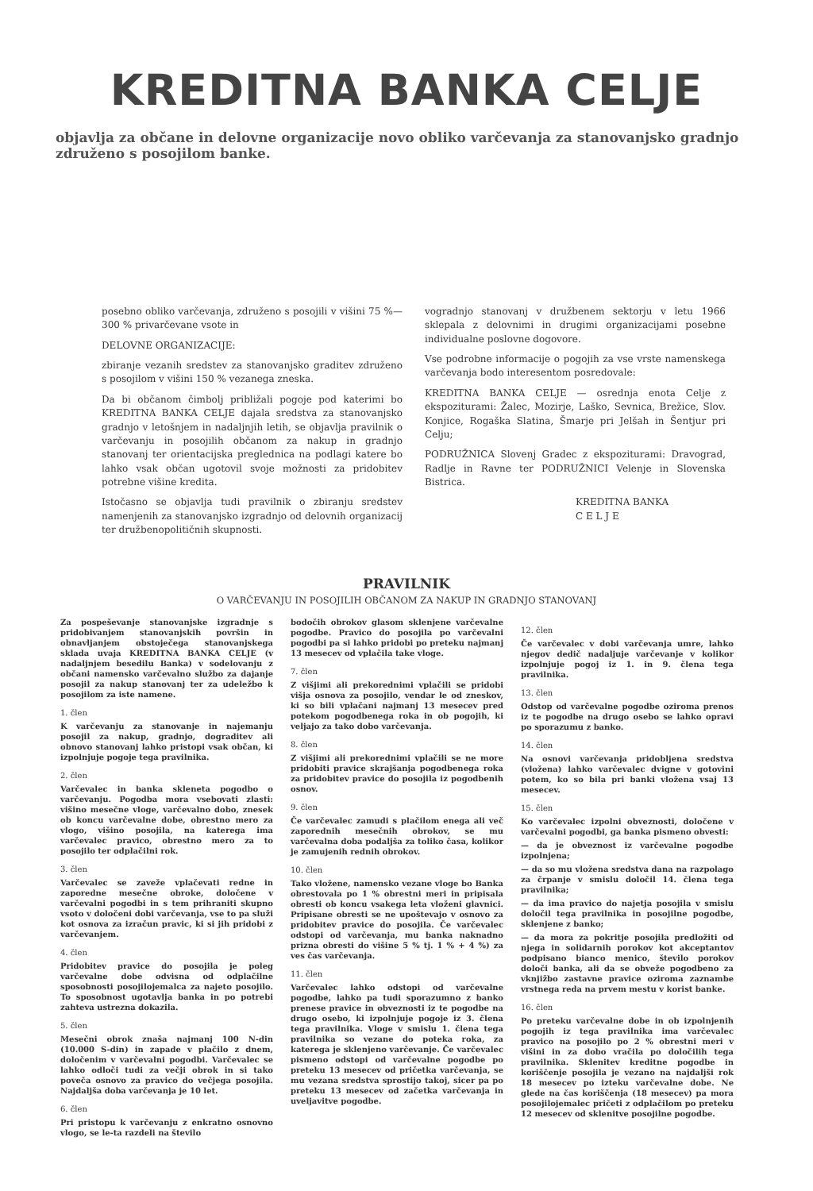KREDITNA BANKA CELJE
objavlja za občane in delovne organizacije novo obliko varčevanja za stanovanjsko gradnjo združeno s posojilom banke.
posebno obliko varčevanja, združeno s posojili v višini 75 %—300 % privarčevane vsote in
DELOVNE ORGANIZACIJE:
zbiranje vezanih sredstev za stanovanjsko graditev združeno s posojilom v višini 150 % vezanega zneska.
Da bi občanom čimbolj približali pogoje pod katerimi bo KREDITNA BANKA CELJE dajala sredstva za stanovanjsko gradnjo v letošnjem in nadaljnjih letih, se objavlja pravilnik o varčevanju in posojilih občanom za nakup in gradnjo stanovanj ter orientacijska preglednica na podlagi katere bo lahko vsak občan ugotovil svoje možnosti za pridobitev potrebne višine kredita.
Istočasno se objavlja tudi pravilnik o zbiranju sredstev namenjenih za stanovanjsko izgradnjo od delovnih organizacij ter družbenopolitičnih skupnosti.
vogradnjo stanovanj v družbenem sektorju v letu 1966 sklepala z delovnimi in drugimi organizacijami posebne individualne poslovne dogovore.
Vse podrobne informacije o pogojih za vse vrste namenskega varčevanja bodo interesentom posredovale:
KREDITNA BANKA CELJE — osrednja enota Celje z ekspoziturami: Žalec, Mozirje, Laško, Sevnica, Brežice, Slov. Konjice, Rogaška Slatina, Šmarje pri Jelšah in Šentjur pri Celju;
PODRUŽNICA Slovenj Gradec z ekspoziturami: Dravograd, Radlje in Ravne ter PODRUŽNICI Velenje in Slovenska Bistrica.
KREDITNA BANKA
C E L J E
PRAVILNIK
O VARČEVANJU IN POSOJILIH OBČANOM ZA NAKUP IN GRADNJO STANOVANJ
Za pospeševanje stanovanjske izgradnje s pridobivanjem stanovanjskih površin in obnavljanjem obstoječega stanovanjskega sklada uvaja KREDITNA BANKA CELJE (v nadaljnjem besedilu Banka) v sodelovanju z občani namensko varčevalno službo za dajanje posojil za nakup stanovanj ter za udeležbo k posojilom za iste namene.
1. člen
K varčevanju za stanovanje in najemanju posojil za nakup, gradnjo, dograditev ali obnovo stanovanj lahko pristopi vsak občan, ki izpolnjuje pogoje tega pravilnika.
2. člen
Varčevalec in banka skleneta pogodbo o varčevanju. Pogodba mora vsebovati zlasti: višino mesečne vloge, varčevalno dobo, znesek ob koncu varčevalne dobe, obrestno mero za vlogo, višino posojila, na katerega ima varčevalec pravico, obrestno mero za to posojilo ter odplačilni rok.
3. člen
Varčevalec se zaveže vplačevati redne in zaporedne mesečne obroke, določene v varčevalni pogodbi in s tem prihraniti skupno vsoto v določeni dobi varčevanja, vse to pa služi kot osnova za izračun pravic, ki si jih pridobi z varčevanjem.
4. člen
Pridobitev pravice do posojila je poleg varčevalne dobe odvisna od odplačilne sposobnosti posojilojemalca za najeto posojilo. To sposobnost ugotavlja banka in po potrebi zahteva ustrezna dokazila.
5. člen
Mesečni obrok znaša najmanj 100 N-din (10.000 S-din) in zapade v plačilo z dnem, določenim v varčevalni pogodbi. Varčevalec se lahko odloči tudi za večji obrok in si tako poveča osnovo za pravico do večjega posojila. Najdaljša doba varčevanja je 10 let.
6. člen
Pri pristopu k varčevanju z enkratno osnovno vlogo, se le-ta razdeli na število
bodočih obrokov glasom sklenjene varčevalne pogodbe. Pravico do posojila po varčevalni pogodbi pa si lahko pridobi po preteku najmanj 13 mesecev od vplačila take vloge.
7. člen
Z višjimi ali prekorednimi vplačili se pridobi višja osnova za posojilo, vendar le od zneskov, ki so bili vplačani najmanj 13 mesecev pred potekom pogodbenega roka in ob pogojih, ki veljajo za tako dobo varčevanja.
8. člen
Z višjimi ali prekorednimi vplačili se ne more pridobiti pravice skrajšanja pogodbenega roka za pridobitev pravice do posojila iz pogodbenih osnov.
9. člen
Če varčevalec zamudi s plačilom enega ali več zaporednih mesečnih obrokov, se mu varčevalna doba podaljša za toliko časa, kolikor je zamujenih rednih obrokov.
10. člen
Tako vložene, namensko vezane vloge bo Banka obrestovala po 1 % obrestni meri in pripisala obresti ob koncu vsakega leta vloženi glavnici. Pripisane obresti se ne upoštevajo v osnovo za pridobitev pravice do posojila. Če varčevalec odstopi od varčevanja, mu banka naknadno prizna obresti do višine 5 % tj. 1 % + 4 %) za ves čas varčevanja.
11. člen
Varčevalec lahko odstopi od varčevalne pogodbe, lahko pa tudi sporazumno z banko prenese pravice in obveznosti iz te pogodbe na drugo osebo, ki izpolnjuje pogoje iz 3. člena tega pravilnika. Vloge v smislu 1. člena tega pravilnika so vezane do poteka roka, za katerega je sklenjeno varčevanje. Če varčevalec pismeno odstopi od varčevalne pogodbe po preteku 13 mesecev od pričetka varčevanja, se mu vezana sredstva sprostijo takoj, sicer pa po preteku 13 mesecev od začetka varčevanja in uveljavitve pogodbe.
12. člen
Če varčevalec v dobi varčevanja umre, lahko njegov dedič nadaljuje varčevanje v kolikor izpolnjuje pogoj iz 1. in 9. člena tega pravilnika.
13. člen
Odstop od varčevalne pogodbe oziroma prenos iz te pogodbe na drugo osebo se lahko opravi po sporazumu z banko.
14. člen
Na osnovi varčevanja pridobljena sredstva (vložena) lahko varčevalec dvigne v gotovini potem, ko so bila pri banki vložena vsaj 13 mesecev.
15. člen
Ko varčevalec izpolni obveznosti, določene v varčevalni pogodbi, ga banka pismeno obvesti:
— da je obveznost iz varčevalne pogodbe izpolnjena;
— da so mu vložena sredstva dana na razpolago za črpanje v smislu določil 14. člena tega pravilnika;
— da ima pravico do najetja posojila v smislu določil tega pravilnika in posojilne pogodbe, sklenjene z banko;
— da mora za pokritje posojila predložiti od njega in solidarnih porokov kot akceptantov podpisano bianco menico, število porokov določi banka, ali da se obveže pogodbeno za vknjižbo zastavne pravice oziroma zaznambe vrstnega reda na prvem mestu v korist banke.
16. člen
Po preteku varčevalne dobe in ob izpolnjenih pogojih iz tega pravilnika ima varčevalec pravico na posojilo po 2 % obrestni meri v višini in za dobo vračila po določilih tega pravilnika. Sklenitev kreditne pogodbe in koriščenje posojila je vezano na najdaljši rok 18 mesecev po izteku varčevalne dobe. Ne glede na čas koriščenja (18 mesecev) pa mora posojilojemalec pričeti z odplačilom po preteku 12 mesecev od sklenitve posojilne pogodbe.